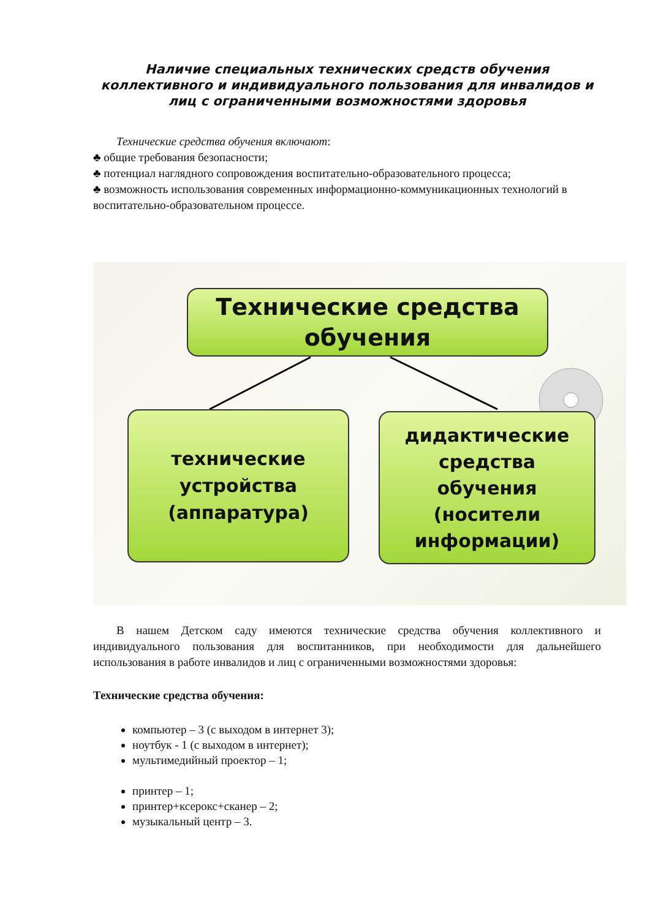Наличие специальных технических средств обучения коллективного и индивидуального пользования для инвалидов и лиц с ограниченными возможностями здоровья
Технические средства обучения включают:
♣ общие требования безопасности;
♣ потенциал наглядного сопровождения воспитательно-образовательного процесса;
♣ возможность использования современных информационно-коммуникационных технологий в воспитательно-образовательном процессе.
Технические средства
обучения
технические
устройства
(аппаратура)
дидактические
средства
обучения
(носители
информации)
В нашем Детском саду имеются технические средства обучения коллективного и индивидуального пользования для воспитанников, при необходимости для дальнейшего использования в работе инвалидов и лиц с ограниченными возможностями здоровья:
Технические средства обучения:
компьютер – 3 (с выходом в интернет 3);
ноутбук - 1 (с выходом в интернет);
мультимедийный проектор – 1;
принтер – 1;
принтер+ксерокс+сканер – 2;
музыкальный центр – 3.